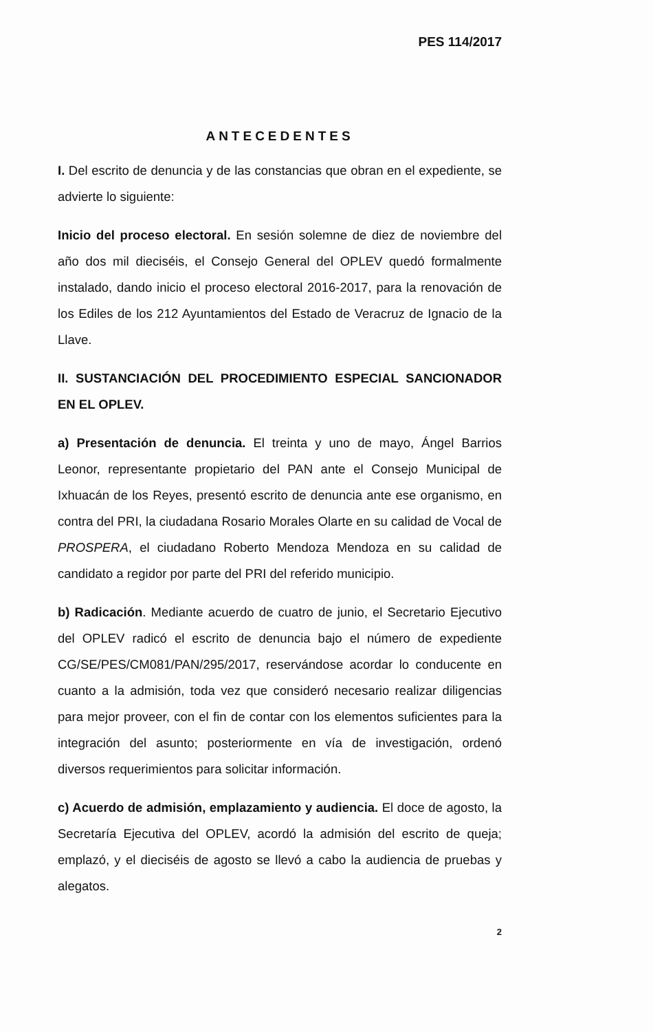PES 114/2017
ANTECEDENTES
I. Del escrito de denuncia y de las constancias que obran en el expediente, se advierte lo siguiente:
Inicio del proceso electoral. En sesión solemne de diez de noviembre del año dos mil dieciséis, el Consejo General del OPLEV quedó formalmente instalado, dando inicio el proceso electoral 2016-2017, para la renovación de los Ediles de los 212 Ayuntamientos del Estado de Veracruz de Ignacio de la Llave.
II. SUSTANCIACIÓN DEL PROCEDIMIENTO ESPECIAL SANCIONADOR EN EL OPLEV.
a) Presentación de denuncia. El treinta y uno de mayo, Ángel Barrios Leonor, representante propietario del PAN ante el Consejo Municipal de Ixhuacán de los Reyes, presentó escrito de denuncia ante ese organismo, en contra del PRI, la ciudadana Rosario Morales Olarte en su calidad de Vocal de PROSPERA, el ciudadano Roberto Mendoza Mendoza en su calidad de candidato a regidor por parte del PRI del referido municipio.
b) Radicación. Mediante acuerdo de cuatro de junio, el Secretario Ejecutivo del OPLEV radicó el escrito de denuncia bajo el número de expediente CG/SE/PES/CM081/PAN/295/2017, reservándose acordar lo conducente en cuanto a la admisión, toda vez que consideró necesario realizar diligencias para mejor proveer, con el fin de contar con los elementos suficientes para la integración del asunto; posteriormente en vía de investigación, ordenó diversos requerimientos para solicitar información.
c) Acuerdo de admisión, emplazamiento y audiencia. El doce de agosto, la Secretaría Ejecutiva del OPLEV, acordó la admisión del escrito de queja; emplazó, y el dieciséis de agosto se llevó a cabo la audiencia de pruebas y alegatos.
2